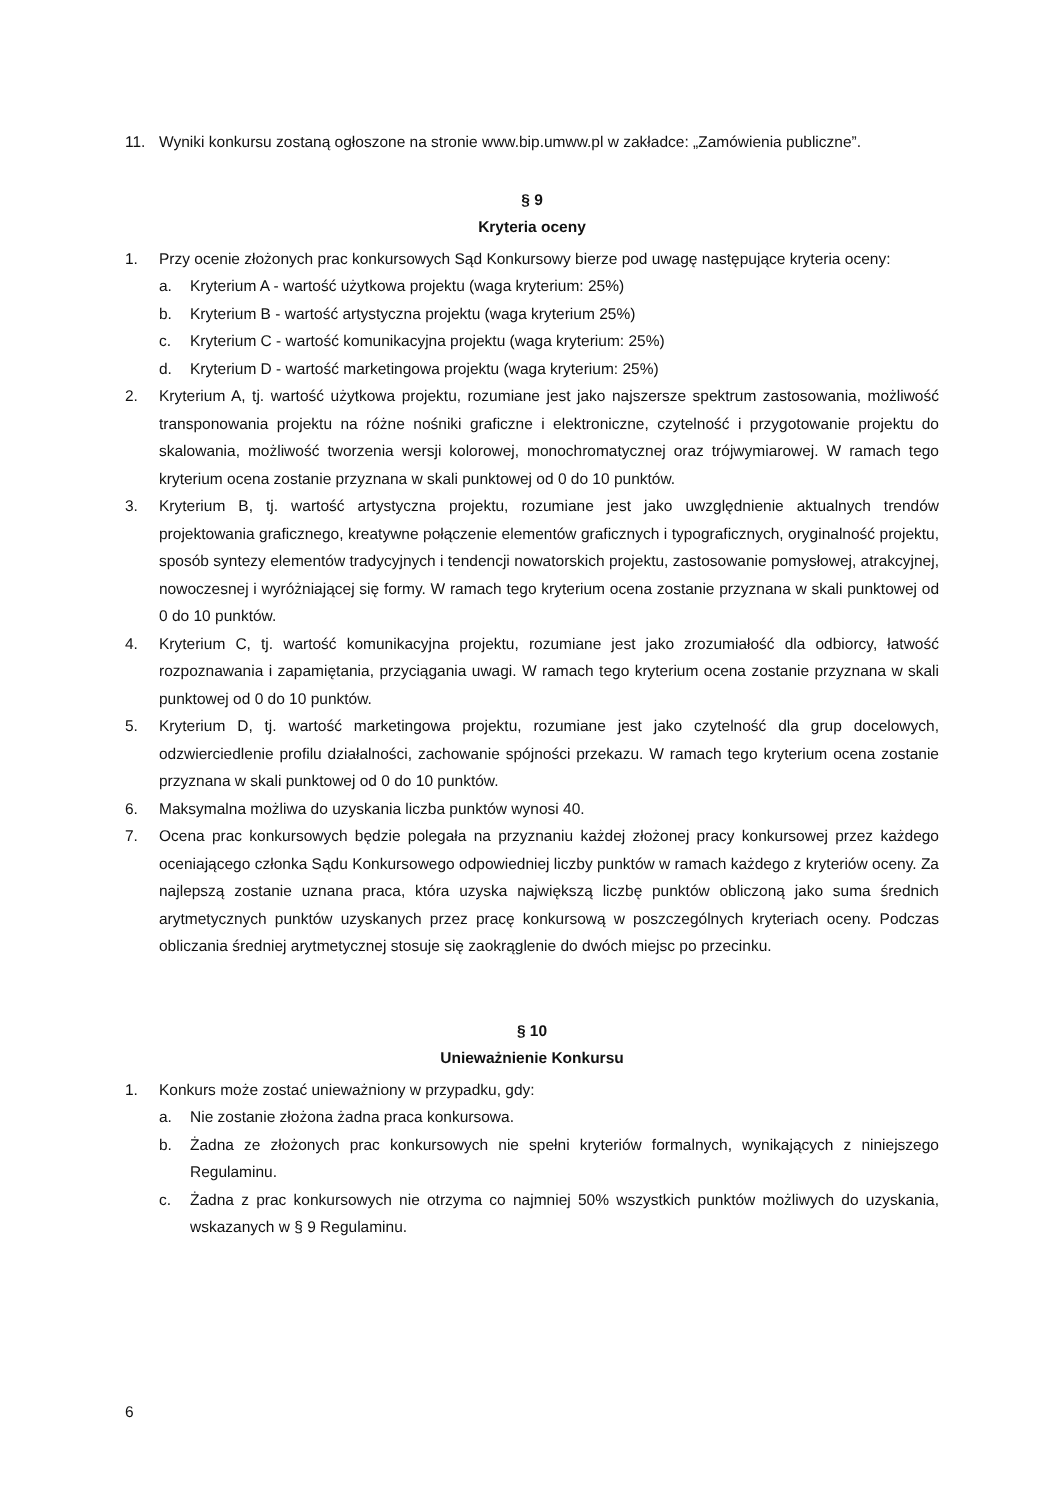11. Wyniki konkursu zostaną ogłoszone na stronie www.bip.umww.pl w zakładce: „Zamówienia publiczne”.
§ 9
Kryteria oceny
1. Przy ocenie złożonych prac konkursowych Sąd Konkursowy bierze pod uwagę następujące kryteria oceny:
a. Kryterium A - wartość użytkowa projektu (waga kryterium: 25%)
b. Kryterium B - wartość artystyczna projektu (waga kryterium 25%)
c. Kryterium C - wartość komunikacyjna projektu (waga kryterium: 25%)
d. Kryterium D - wartość marketingowa projektu (waga kryterium: 25%)
2. Kryterium A, tj. wartość użytkowa projektu, rozumiane jest jako najszersze spektrum zastosowania, możliwość transponowania projektu na różne nośniki graficzne i elektroniczne, czytelność i przygotowanie projektu do skalowania, możliwość tworzenia wersji kolorowej, monochromatycznej oraz trójwymiarowej. W ramach tego kryterium ocena zostanie przyznana w skali punktowej od 0 do 10 punktów.
3. Kryterium B, tj. wartość artystyczna projektu, rozumiane jest jako uwzględnienie aktualnych trendów projektowania graficznego, kreatywne połączenie elementów graficznych i typograficznych, oryginalność projektu, sposób syntezy elementów tradycyjnych i tendencji nowatorskich projektu, zastosowanie pomysłowej, atrakcyjnej, nowoczesnej i wyróżniającej się formy. W ramach tego kryterium ocena zostanie przyznana w skali punktowej od 0 do 10 punktów.
4. Kryterium C, tj. wartość komunikacyjna projektu, rozumiane jest jako zrozumiałość dla odbiorcy, łatwość rozpoznawania i zapamiętania, przyciągania uwagi. W ramach tego kryterium ocena zostanie przyznana w skali punktowej od 0 do 10 punktów.
5. Kryterium D, tj. wartość marketingowa projektu, rozumiane jest jako czytelność dla grup docelowych, odzwierciedlenie profilu działalności, zachowanie spójności przekazu. W ramach tego kryterium ocena zostanie przyznana w skali punktowej od 0 do 10 punktów.
6. Maksymalna możliwa do uzyskania liczba punktów wynosi 40.
7. Ocena prac konkursowych będzie polegała na przyznaniu każdej złożonej pracy konkursowej przez każdego oceniającego członka Sądu Konkursowego odpowiedniej liczby punktów w ramach każdego z kryteriów oceny. Za najlepszą zostanie uznana praca, która uzyska największą liczbę punktów obliczoną jako suma średnich arytmetycznych punktów uzyskanych przez pracę konkursową w poszczególnych kryteriach oceny. Podczas obliczania średniej arytmetycznej stosuje się zaokrąglenie do dwóch miejsc po przecinku.
§ 10
Unieważnienie Konkursu
1. Konkurs może zostać unieważniony w przypadku, gdy:
a. Nie zostanie złożona żadna praca konkursowa.
b. Żadna ze złożonych prac konkursowych nie spełni kryteriów formalnych, wynikających z niniejszego Regulaminu.
c. Żadna z prac konkursowych nie otrzyma co najmniej 50% wszystkich punktów możliwych do uzyskania, wskazanych w § 9 Regulaminu.
6